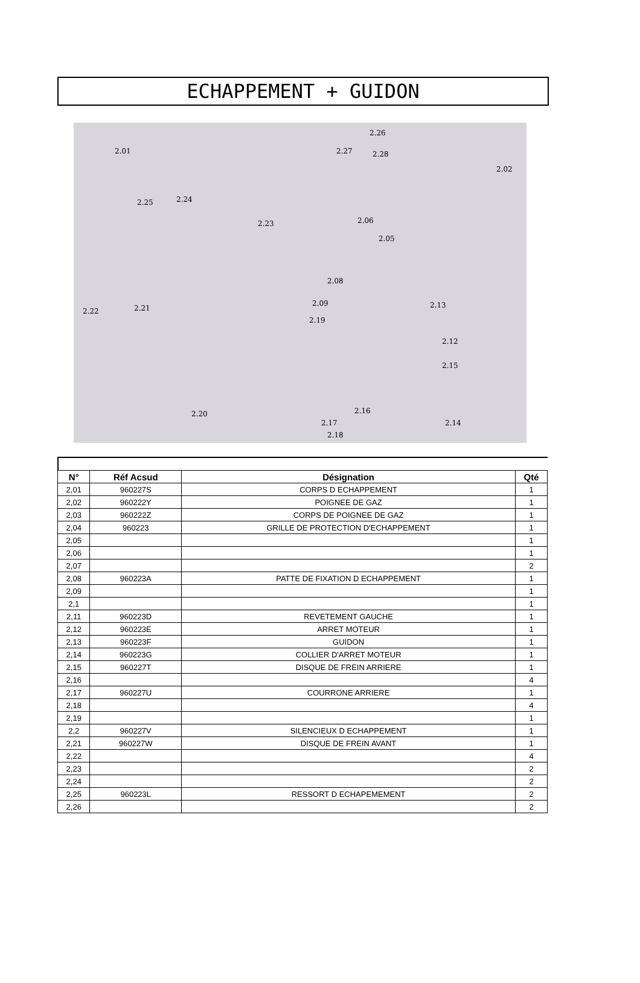ECHAPPEMENT + GUIDON
2.01
2.02
2.13
2.06
2.05
2.26
2.27 2.28
2.25 2.24
2.23
2.08
2.09
2.19
2.22 2.21
2.20
2.17
2.18
2.16
2.14
2.15
2.12
| N° | Réf Acsud | Désignation | Qté |
| --- | --- | --- | --- |
| 2,01 | 960227S | CORPS D ECHAPPEMENT | 1 |
| 2,02 | 960222Y | POIGNEE DE GAZ | 1 |
| 2,03 | 960222Z | CORPS DE POIGNEE DE GAZ | 1 |
| 2,04 | 960223 | GRILLE DE PROTECTION D'ECHAPPEMENT | 1 |
| 2,05 | | | 1 |
| 2,06 | | | 1 |
| 2,07 | | | 2 |
| 2,08 | 960223A | PATTE DE FIXATION D ECHAPPEMENT | 1 |
| 2,09 | | | 1 |
| 2,1 | | | 1 |
| 2,11 | 960223D | REVETEMENT GAUCHE | 1 |
| 2,12 | 960223E | ARRET MOTEUR | 1 |
| 2,13 | 960223F | GUIDON | 1 |
| 2,14 | 960223G | COLLIER D'ARRET MOTEUR | 1 |
| 2,15 | 960227T | DISQUE DE FREIN ARRIERE | 1 |
| 2,16 | | | 4 |
| 2,17 | 960227U | COURRONE ARRIERE | 1 |
| 2,18 | | | 4 |
| 2,19 | | | 1 |
| 2,2 | 960227V | SILENCIEUX D ECHAPPEMENT | 1 |
| 2,21 | 960227W | DISQUE DE FREIN AVANT | 1 |
| 2,22 | | | 4 |
| 2,23 | | | 2 |
| 2,24 | | | 2 |
| 2,25 | 960223L | RESSORT D ECHAPEMEMENT | 2 |
| 2,26 | | | 2 |